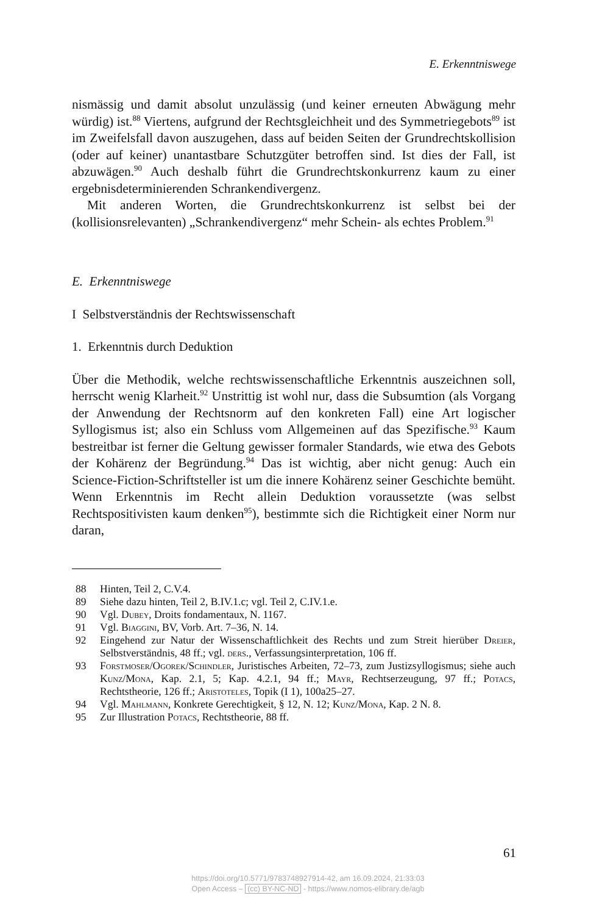E. Erkenntniswege
nismässig und damit absolut unzulässig (und keiner erneuten Abwägung mehr würdig) ist.<sup>88</sup> Viertens, aufgrund der Rechtsgleichheit und des Symmetriegebots<sup>89</sup> ist im Zweifelsfall davon auszugehen, dass auf beiden Seiten der Grundrechtskollision (oder auf keiner) unantastbare Schutzgüter betroffen sind. Ist dies der Fall, ist abzuwägen.<sup>90</sup> Auch deshalb führt die Grundrechtskonkurrenz kaum zu einer ergebnisdeterminierenden Schrankendivergenz.
Mit anderen Worten, die Grundrechtskonkurrenz ist selbst bei der (kollisionsrelevanten) „Schrankendivergenz“ mehr Schein- als echtes Problem.<sup>91</sup>
E. Erkenntniswege
I Selbstverständnis der Rechtswissenschaft
1. Erkenntnis durch Deduktion
Über die Methodik, welche rechtswissenschaftliche Erkenntnis auszeichnen soll, herrscht wenig Klarheit.<sup>92</sup> Unstrittig ist wohl nur, dass die Subsumtion (als Vorgang der Anwendung der Rechtsnorm auf den konkreten Fall) eine Art logischer Syllogismus ist; also ein Schluss vom Allgemeinen auf das Spezifische.<sup>93</sup> Kaum bestreitbar ist ferner die Geltung gewisser formaler Standards, wie etwa des Gebots der Kohärenz der Begründung.<sup>94</sup> Das ist wichtig, aber nicht genug: Auch ein Science-Fiction-Schriftsteller ist um die innere Kohärenz seiner Geschichte bemüht. Wenn Erkenntnis im Recht allein Deduktion voraussetzte (was selbst Rechtspositivisten kaum denken<sup>95</sup>), bestimmte sich die Richtigkeit einer Norm nur daran,
88 Hinten, Teil 2, C.V.4.
89 Siehe dazu hinten, Teil 2, B.IV.1.c; vgl. Teil 2, C.IV.1.e.
90 Vgl. Dubey, Droits fondamentaux, N. 1167.
91 Vgl. Biaggini, BV, Vorb. Art. 7–36, N. 14.
92 Eingehend zur Natur der Wissenschaftlichkeit des Rechts und zum Streit hierüber Dreier, Selbstverständnis, 48 ff.; vgl. ders., Verfassungsinterpretation, 106 ff.
93 Forstmoser/Ogorek/Schindler, Juristisches Arbeiten, 72–73, zum Justizsyllogismus; siehe auch Kunz/Mona, Kap. 2.1, 5; Kap. 4.2.1, 94 ff.; Mayr, Rechtserzeugung, 97 ff.; Potacs, Rechtstheorie, 126 ff.; Aristoteles, Topik (I 1), 100a25–27.
94 Vgl. Mahlmann, Konkrete Gerechtigkeit, § 12, N. 12; Kunz/Mona, Kap. 2 N. 8.
95 Zur Illustration Potacs, Rechtstheorie, 88 ff.
61
https://doi.org/10.5771/9783748927914-42, am 16.09.2024, 21:33:03
Open Access – (cc) BY-NC-ND - https://www.nomos-elibrary.de/agb